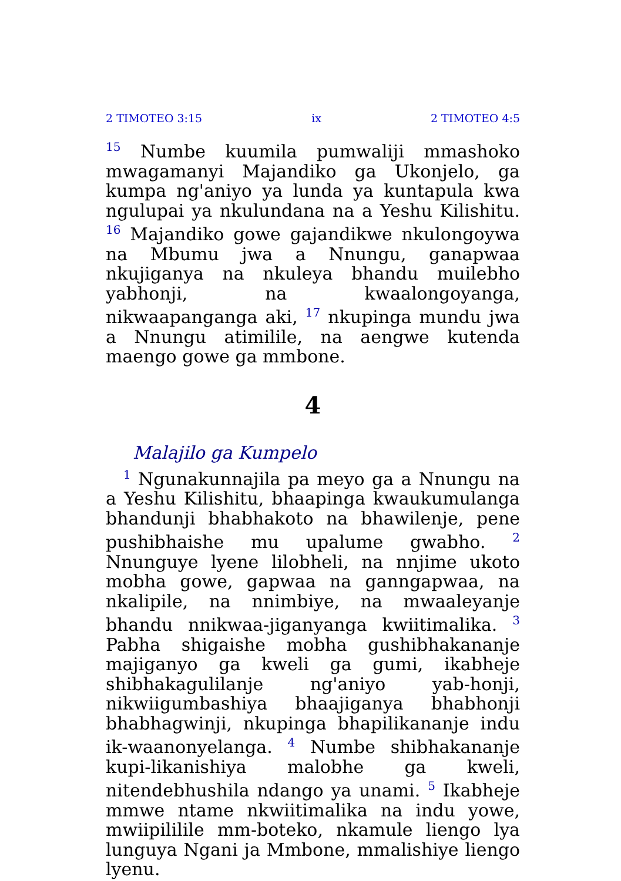2 TIMOTEO 3:15 ix 2 TIMOTEO 4:5
<sup>15</sup> Numbe kuumila pumwaliji mmashoko mwagamanyi Majandiko ga Ukonjelo, ga kumpa ng'aniyo ya lunda ya kuntapula kwa ngulupai ya nkulundana na a Yeshu Kilishitu. <sup>16</sup> Majandiko gowe gajandikwe nkulongoywa na Mbumu jwa a Nnungu, ganapwaa nkujiganya na nkuleya bhandu muilebho yabhonji, na kwaalongoyanga, nikwaapanganga aki, <sup>17</sup> nkupinga mundu jwa a Nnungu atimilile, na aengwe kutenda maengo gowe ga mmbone.
4
Malajilo ga Kumpelo
<sup>1</sup> Ngunakunnajila pa meyo ga a Nnungu na a Yeshu Kilishitu, bhaapinga kwaukumulanga bhandunji bhabhakoto na bhawilenje, pene pushibhaishe mu upalume gwabho. <sup>2</sup> Nnunguye lyene lilobheli, na nnjime ukoto mobha gowe, gapwaa na ganngapwaa, na nkalipile, na nnimbiye, na mwaaleyanje bhandu nnikwaa-jiganyanga kwiitimalika. <sup>3</sup> Pabha shigaishe mobha gushibhakananje majiganyo ga kweli ga gumi, ikabheje shibhakagulilanje ng'aniyo yab-honji, nikwiigumbashiya bhaajiganya bhabhonji bhabhagwinji, nkupinga bhapilikananje indu ik-waanonyelanga. <sup>4</sup> Numbe shibhakananje kupi-likanishiya malobhe ga kweli, nitendebhushila ndango ya unami. <sup>5</sup> Ikabheje mmwe ntame nkwiitimalika na indu yowe, mwiipililile mm-boteko, nkamule liengo lya lunguya Ngani ja Mmbone, mmalishiye liengo lyenu.